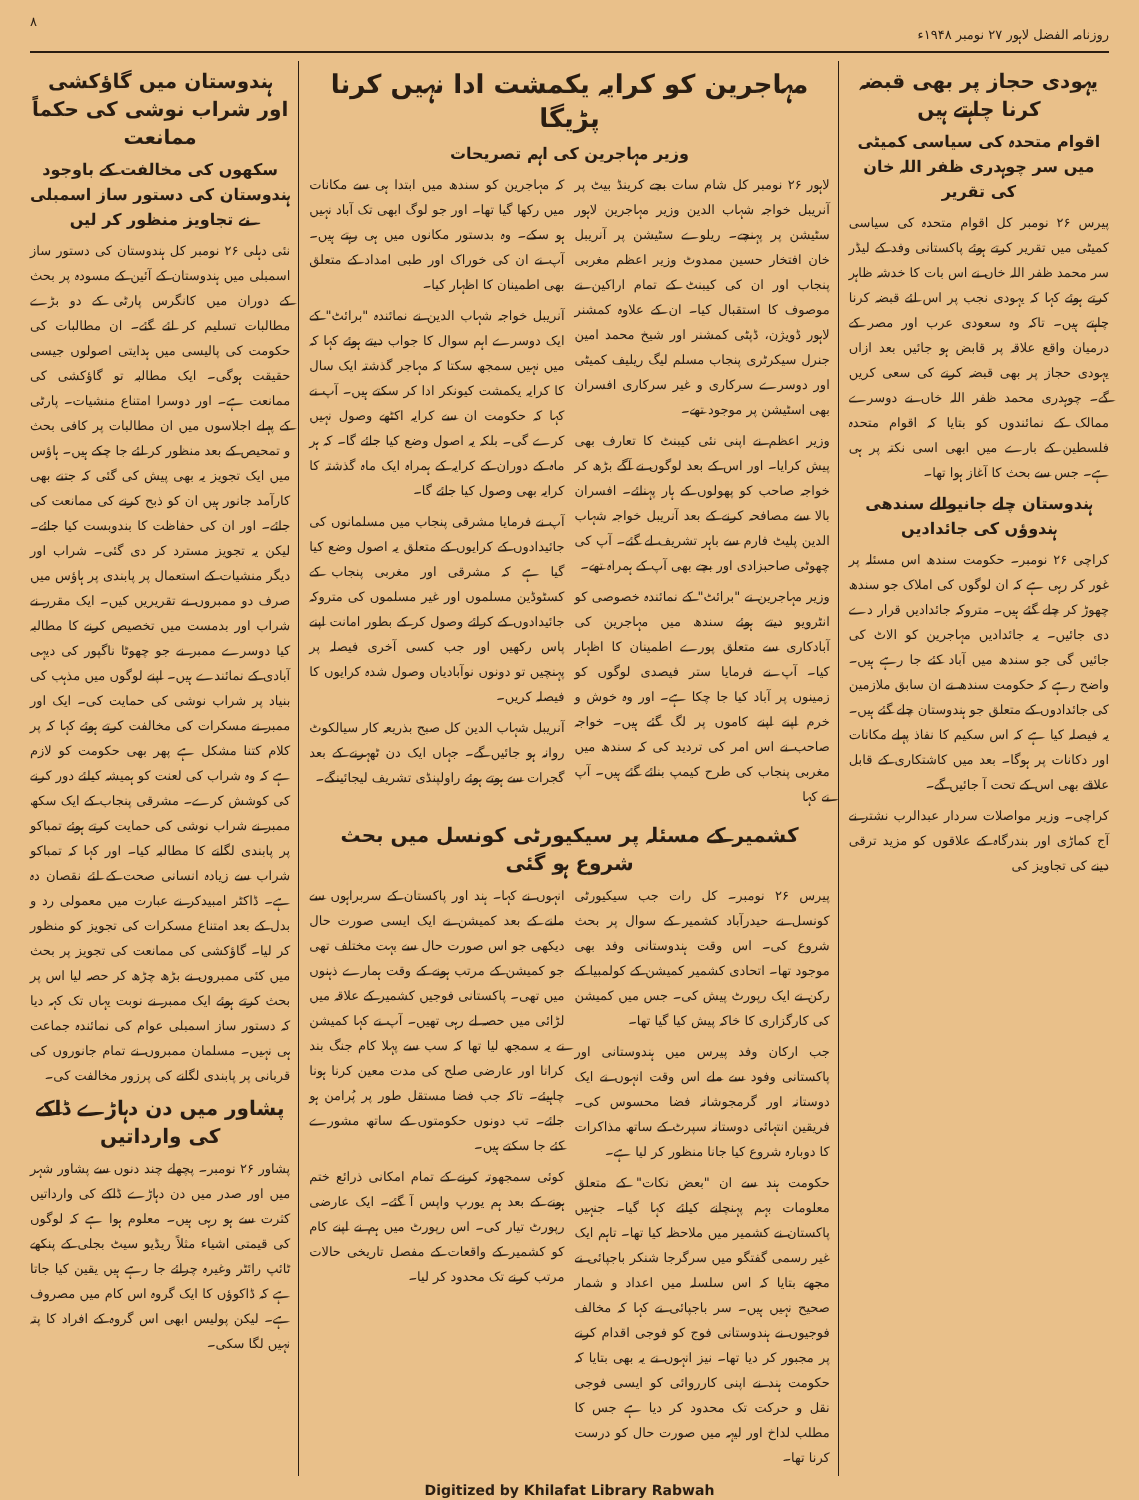روزنامہ الفضل لاہور ۲۷ نومبر ۱۹۴۸ء ۸
یہودی حجاز پر بھی قبضہ کرنا چاہتے ہیں
اقوام متحدہ کی سیاسی کمیٹی میں سر چوہدری ظفر اللہ خان کی تقریر
پیرس ۲۶ نومبر کل اقوام متحدہ کی سیاسی کمیٹی میں تقریر کرتے ہوئے پاکستانی وفد کے لیڈر سر محمد ظفر اللہ خاں نے اس بات کا خدشہ ظاہر کرتے ہوئے کہا کہ یہودی نجب پر اس لئے قبضہ کرنا چاہتے ہیں۔ تاکہ وہ سعودی عرب اور مصر کے درمیان واقع علاقہ پر قابض ہو جائیں بعد ازاں یہودی حجاز پر بھی قبضہ کرنے کی سعی کریں گے۔ چوہدری محمد ظفر اللہ خاں نے دوسرے ممالک کے نمائندوں کو بتایا کہ اقوام متحدہ فلسطین کے بارے میں ابھی اسی نکتہ پر ہی ہے۔ جس سے بحث کا آغاز ہوا تھا۔
ہندوستان چلے جانیوالے سندھی ہندوؤں کی جائدادیں
کراچی ۲۶ نومبر۔ حکومت سندھ اس مسئلہ پر غور کر رہی ہے کہ ان لوگوں کی املاک جو سندھ چھوڑ کر چلے گئے ہیں۔ متروکہ جائدادیں قرار دے دی جائیں۔ یہ جائدادیں مہاجرین کو الاٹ کی جائیں گی جو سندھ میں آباد کئے جا رہے ہیں۔ واضح رہے کہ حکومت سندھ نے ان سابق ملازمین کی جائدادوں کے متعلق جو ہندوستان چلے گئے ہیں۔ یہ فیصلہ کیا ہے کہ اس سکیم کا نفاذ پہلے مکانات اور دکانات پر ہوگا۔ بعد میں کاشتکاری کے قابل علاقے بھی اس کے تحت آ جائیں گے۔
کراچی۔ وزیر مواصلات سردار عبدالرب نشتر نے آج کماڑی اور بندرگاہ کے علاقوں کو مزید ترقی دینے کی تجاویز کی
مہاجرین کو کرایہ یکمشت ادا نہیں کرنا پڑیگا
وزیر مہاجرین کی اہم تصریحات
لاہور ۲۶ نومبر کل شام سات بجے کرینڈ بیٹ پر آنریبل خواجہ شہاب الدین وزیر مہاجرین لاہور سٹیشن پر پہنچے۔ ریلوے سٹیشن پر آنریبل خان افتخار حسین ممدوٹ وزیر اعظم مغربی پنجاب اور ان کی کیبنٹ کے تمام اراکین نے موصوف کا استقبال کیا۔ ان کے علاوہ کمشنر لاہور ڈویژن، ڈپٹی کمشنر اور شیخ محمد امین جنرل سیکرٹری پنجاب مسلم لیگ ریلیف کمیٹی اور دوسرے سرکاری و غیر سرکاری افسران بھی اسٹیشن پر موجود تھے۔
وزیر اعظم نے اپنی نئی کیبنٹ کا تعارف بھی پیش کرایا۔ اور اس کے بعد لوگوں نے آگے بڑھ کر خواجہ صاحب کو پھولوں کے ہار پہنائے۔ افسران بالا سے مصافحہ کرنے کے بعد آنریبل خواجہ شہاب الدین پلیٹ فارم سے باہر تشریف لے گئے۔ آپ کی چھوٹی صاحبزادی اور بچے بھی آپ کے ہمراہ تھے۔
وزیر مہاجرین نے "برائٹ" کے نمائندہ خصوصی کو انٹرویو دیتے ہوئے سندھ میں مہاجرین کی آبادکاری سے متعلق پورے اطمینان کا اظہار کیا۔ آپ نے فرمایا ستر فیصدی لوگوں کو زمینوں پر آباد کیا جا چکا ہے۔ اور وہ خوش و خرم اپنے اپنے کاموں پر لگ گئے ہیں۔ خواجہ صاحب نے اس امر کی تردید کی کہ سندھ میں مغربی پنجاب کی طرح کیمپ بنائے گئے ہیں۔ آپ نے کہا
کہ مہاجرین کو سندھ میں ابتدا ہی سے مکانات میں رکھا گیا تھا۔ اور جو لوگ ابھی تک آباد نہیں ہو سکے۔ وہ بدستور مکانوں میں ہی رہتے ہیں۔ آپ نے ان کی خوراک اور طبی امداد کے متعلق بھی اطمینان کا اظہار کیا۔
آنریبل خواجہ شہاب الدین نے نمائندہ "برائٹ" کے ایک دوسرے اہم سوال کا جواب دیتے ہوئے کہا کہ میں نہیں سمجھ سکتا کہ مہاجر گذشتہ ایک سال کا کرایہ یکمشت کیونکر ادا کر سکتے ہیں۔ آپ نے کہا کہ حکومت ان سے کرایہ اکٹھے وصول نہیں کرے گی۔ بلکہ یہ اصول وضع کیا جائے گا۔ کہ ہر ماہ کے دوران کے کرایہ کے ہمراہ ایک ماہ گذشتہ کا کرایہ بھی وصول کیا جائے گا۔
آپ نے فرمایا مشرقی پنجاب میں مسلمانوں کی جائیدادوں کے کرایوں کے متعلق یہ اصول وضع کیا گیا ہے کہ مشرقی اور مغربی پنجاب کے کسٹوڈین مسلموں اور غیر مسلموں کی متروکہ جائیدادوں کے کرائے وصول کر کے بطور امانت اپنے پاس رکھیں اور جب کسی آخری فیصلہ پر پہنچیں تو دونوں نوآبادیاں وصول شدہ کرایوں کا فیصلہ کریں۔
آنریبل شہاب الدین کل صبح بذریعہ کار سیالکوٹ روانہ ہو جائیں گے۔ جہاں ایک دن ٹھہرنے کے بعد گجرات سے ہوتے ہوئے راولپنڈی تشریف لیجائینگے۔
کشمیر کے مسئلہ پر سیکیورٹی کونسل میں بحث شروع ہو گئی
پیرس ۲۶ نومبر۔ کل رات جب سیکیورٹی کونسل نے حیدرآباد کشمیر کے سوال پر بحث شروع کی۔ اس وقت ہندوستانی وفد بھی موجود تھا۔ اتحادی کشمیر کمیشن کے کولمبیا کے رکن نے ایک رپورٹ پیش کی۔ جس میں کمیشن کی کارگزاری کا خاکہ پیش کیا گیا تھا۔
جب ارکان وفد پیرس میں ہندوستانی اور پاکستانی وفود سے ملے اس وقت انہوں نے ایک دوستانہ اور گرمجوشانہ فضا محسوس کی۔ فریقین انتہائی دوستانہ سپرٹ کے ساتھ مذاکرات کا دوبارہ شروع کیا جانا منظور کر لیا ہے۔
حکومت ہند سے ان "بعض نکات" کے متعلق معلومات بہم پہنچانے کیلئے کہا گیا۔ جنہیں پاکستان نے کشمیر میں ملاحظہ کیا تھا۔ تاہم ایک غیر رسمی گفتگو میں سرگرجا شنکر باجپائی نے مجھے بتایا کہ اس سلسلہ میں اعداد و شمار صحیح نہیں ہیں۔ سر باجپائی نے کہا کہ مخالف فوجیوں نے ہندوستانی فوج کو فوجی اقدام کرنے پر مجبور کر دیا تھا۔ نیز انہوں نے یہ بھی بتایا کہ حکومت ہند نے اپنی کارروائی کو ایسی فوجی نقل و حرکت تک محدود کر دیا ہے جس کا مطلب لداخ اور لیہہ میں صورت حال کو درست کرنا تھا۔
انہوں نے کہا۔ ہند اور پاکستان کے سربراہوں سے ملنے کے بعد کمیشن نے ایک ایسی صورت حال دیکھی جو اس صورت حال سے بہت مختلف تھی جو کمیشن کے مرتب ہونے کے وقت ہمارے ذہنوں میں تھی۔ پاکستانی فوجیں کشمیر کے علاقہ میں لڑائی میں حصہ لے رہی تھیں۔ آپ نے کہا کمیشن نے یہ سمجھ لیا تھا کہ سب سے پہلا کام جنگ بند کرانا اور عارضی صلح کی مدت معین کرنا ہونا چاہیئے۔ تاکہ جب فضا مستقل طور پر پُرامن ہو جائے۔ تب دونوں حکومتوں کے ساتھ مشورے کئے جا سکتے ہیں۔
کوئی سمجھوتہ کرنے کے تمام امکانی ذرائع ختم ہونے کے بعد ہم یورپ واپس آ گئے۔ ایک عارضی رپورٹ تیار کی۔ اس رپورٹ میں ہم نے اپنے کام کو کشمیر کے واقعات کے مفصل تاریخی حالات مرتب کرنے تک محدود کر لیا۔
ہندوستان میں گاؤکشی اور شراب نوشی کی حکماً ممانعت
سکھوں کی مخالفت کے باوجود ہندوستان کی دستور ساز اسمبلی نے تجاویز منظور کر لیں
نئی دہلی ۲۶ نومبر کل ہندوستان کی دستور ساز اسمبلی میں ہندوستان کے آئین کے مسودہ پر بحث کے دوران میں کانگرس پارٹی کے دو بڑے مطالبات تسلیم کر لئے گئے۔ ان مطالبات کی حکومت کی پالیسی میں ہدایتی اصولوں جیسی حقیقت ہوگی۔ ایک مطالبہ تو گاؤکشی کی ممانعت ہے۔ اور دوسرا امتناع منشیات۔ پارٹی کے پہلے اجلاسوں میں ان مطالبات پر کافی بحث و تمحیص کے بعد منظور کر لئے جا چکے ہیں۔ ہاؤس میں ایک تجویز یہ بھی پیش کی گئی کہ جتنے بھی کارآمد جانور ہیں ان کو ذبح کرنے کی ممانعت کی جائے۔ اور ان کی حفاظت کا بندوبست کیا جائے۔ لیکن یہ تجویز مسترد کر دی گئی۔ شراب اور دیگر منشیات کے استعمال پر پابندی پر ہاؤس میں صرف دو ممبروں نے تقریریں کیں۔ ایک مقرر نے شراب اور بدمست میں تخصیص کرنے کا مطالبہ کیا دوسرے ممبر نے جو چھوٹا ناگپور کی دیہی آبادی کے نمائندے ہیں۔ اپنے لوگوں میں مذہب کی بنیاد پر شراب نوشی کی حمایت کی۔ ایک اور ممبر نے مسکرات کی مخالفت کرتے ہوئے کہا کہ پر کلام کتنا مشکل ہے پھر بھی حکومت کو لازم ہے کہ وہ شراب کی لعنت کو ہمیشہ کیلئے دور کرنے کی کوشش کرے۔ مشرقی پنجاب کے ایک سکھ ممبر نے شراب نوشی کی حمایت کرتے ہوئے تمباکو پر پابندی لگانے کا مطالبہ کیا۔ اور کہا کہ تمباکو شراب سے زیادہ انسانی صحت کے لئے نقصان دہ ہے۔ ڈاکٹر امبیدکر نے عبارت میں معمولی رد و بدل کے بعد امتناع مسکرات کی تجویز کو منظور کر لیا۔ گاؤکشی کی ممانعت کی تجویز پر بحث میں کئی ممبروں نے بڑھ چڑھ کر حصہ لیا اس پر بحث کرتے ہوئے ایک ممبر نے نوبت یہاں تک کہہ دیا کہ دستور ساز اسمبلی عوام کی نمائندہ جماعت ہی نہیں۔ مسلمان ممبروں نے تمام جانوروں کی قربانی پر پابندی لگانے کی پرزور مخالفت کی۔
پشاور میں دن دہاڑے ڈاکے کی وارداتیں
پشاور ۲۶ نومبر۔ پچھلے چند دنوں سے پشاور شہر میں اور صدر میں دن دہاڑے ڈاکے کی وارداتیں کثرت سے ہو رہی ہیں۔ معلوم ہوا ہے کہ لوگوں کی قیمتی اشیاء مثلاً ریڈیو سیٹ بجلی کے پنکھے ٹائپ رائٹر وغیرہ چرائے جا رہے ہیں یقین کیا جاتا ہے کہ ڈاکوؤں کا ایک گروہ اس کام میں مصروف ہے۔ لیکن پولیس ابھی اس گروہ کے افراد کا پتہ نہیں لگا سکی۔
Digitized by Khilafat Library Rabwah